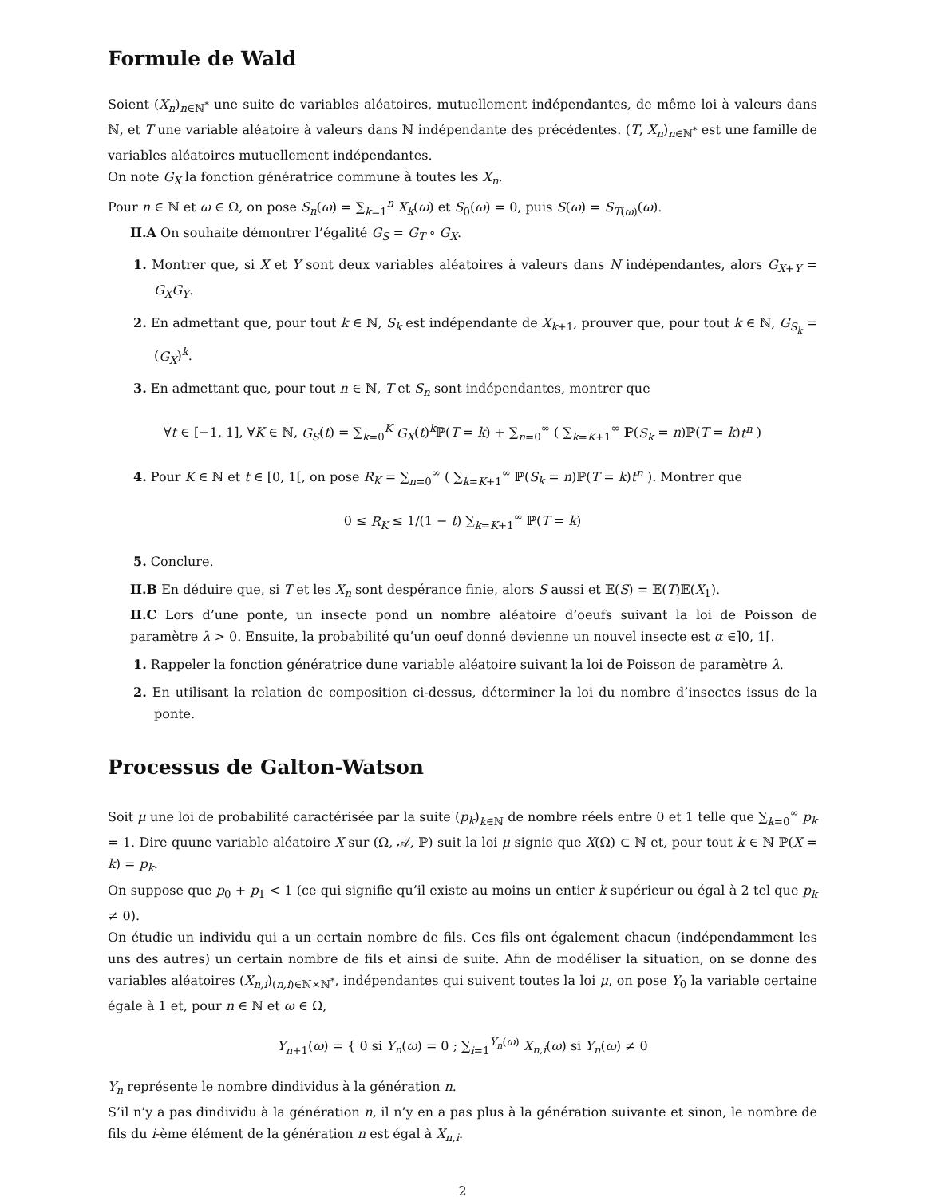Formule de Wald
Soient (X<sub>n</sub>)<sub>n∈ℕ<sup>*</sup></sub> une suite de variables aléatoires, mutuellement indépendantes, de même loi à valeurs dans ℕ, et T une variable aléatoire à valeurs dans ℕ indépendante des précédentes. (T, X<sub>n</sub>)<sub>n∈ℕ<sup>*</sup></sub> est une famille de variables aléatoires mutuellement indépendantes.
On note G<sub>X</sub> la fonction génératrice commune à toutes les X<sub>n</sub>.
Pour n ∈ ℕ et ω ∈ Ω, on pose S<sub>n</sub>(ω) = ∑<sub>k=1</sub><sup>n</sup> X<sub>k</sub>(ω) et S<sub>0</sub>(ω) = 0, puis S(ω) = S<sub>T(ω)</sub>(ω).
II.A On souhaite démontrer l’égalité G<sub>S</sub> = G<sub>T</sub> ∘ G<sub>X</sub>.
1. Montrer que, si X et Y sont deux variables aléatoires à valeurs dans N indépendantes, alors G<sub>X+Y</sub> = G<sub>X</sub>G<sub>Y</sub>.
2. En admettant que, pour tout k ∈ ℕ, S<sub>k</sub> est indépendante de X<sub>k+1</sub>, prouver que, pour tout k ∈ ℕ, G<sub>S<sub>k</sub></sub> = (G<sub>X</sub>)<sup>k</sup>.
3. En admettant que, pour tout n ∈ ℕ, T et S<sub>n</sub> sont indépendantes, montrer que
∀t ∈ [−1, 1], ∀K ∈ ℕ, G<sub>S</sub>(t) = ∑<sub>k=0</sub><sup>K</sup> G<sub>X</sub>(t)<sup>k</sup>ℙ(T = k) + ∑<sub>n=0</sub><sup>∞</sup> ( ∑<sub>k=K+1</sub><sup>∞</sup> ℙ(S<sub>k</sub> = n)ℙ(T = k)t<sup>n</sup> )
4. Pour K ∈ ℕ et t ∈ [0, 1[, on pose R<sub>K</sub> = ∑<sub>n=0</sub><sup>∞</sup> ( ∑<sub>k=K+1</sub><sup>∞</sup> ℙ(S<sub>k</sub> = n)ℙ(T = k)t<sup>n</sup> ). Montrer que
0 ≤ R<sub>K</sub> ≤ 1/(1 − t) ∑<sub>k=K+1</sub><sup>∞</sup> ℙ(T = k)
5. Conclure.
II.B En déduire que, si T et les X<sub>n</sub> sont despérance finie, alors S aussi et 𝔼(S) = 𝔼(T)𝔼(X<sub>1</sub>).
II.C Lors d’une ponte, un insecte pond un nombre aléatoire d’oeufs suivant la loi de Poisson de paramètre λ > 0. Ensuite, la probabilité qu’un oeuf donné devienne un nouvel insecte est α ∈]0, 1[.
1. Rappeler la fonction génératrice dune variable aléatoire suivant la loi de Poisson de paramètre λ.
2. En utilisant la relation de composition ci-dessus, déterminer la loi du nombre d’insectes issus de la ponte.
Processus de Galton-Watson
Soit μ une loi de probabilité caractérisée par la suite (p<sub>k</sub>)<sub>k∈ℕ</sub> de nombre réels entre 0 et 1 telle que ∑<sub>k=0</sub><sup>∞</sup> p<sub>k</sub> = 1. Dire quune variable aléatoire X sur (Ω, 𝒜, ℙ) suit la loi μ signie que X(Ω) ⊂ ℕ et, pour tout k ∈ ℕ ℙ(X = k) = p<sub>k</sub>.
On suppose que p<sub>0</sub> + p<sub>1</sub> < 1 (ce qui signifie qu’il existe au moins un entier k supérieur ou égal à 2 tel que p<sub>k</sub> ≠ 0).
On étudie un individu qui a un certain nombre de fils. Ces fils ont également chacun (indépendamment les uns des autres) un certain nombre de fils et ainsi de suite. Afin de modéliser la situation, on se donne des variables aléatoires (X<sub>n,i</sub>)<sub>(n,i)∈ℕ×ℕ<sup>*</sup></sub>, indépendantes qui suivent toutes la loi μ, on pose Y<sub>0</sub> la variable certaine égale à 1 et, pour n ∈ ℕ et ω ∈ Ω,
Y<sub>n+1</sub>(ω) = { 0 si Y<sub>n</sub>(ω) = 0 ; ∑<sub>i=1</sub><sup>Y<sub>n</sub>(ω)</sup> X<sub>n,i</sub>(ω) si Y<sub>n</sub>(ω) ≠ 0
Y<sub>n</sub> représente le nombre dindividus à la génération n.
S’il n’y a pas dindividu à la génération n, il n’y en a pas plus à la génération suivante et sinon, le nombre de fils du i-ème élément de la génération n est égal à X<sub>n,i</sub>.
2